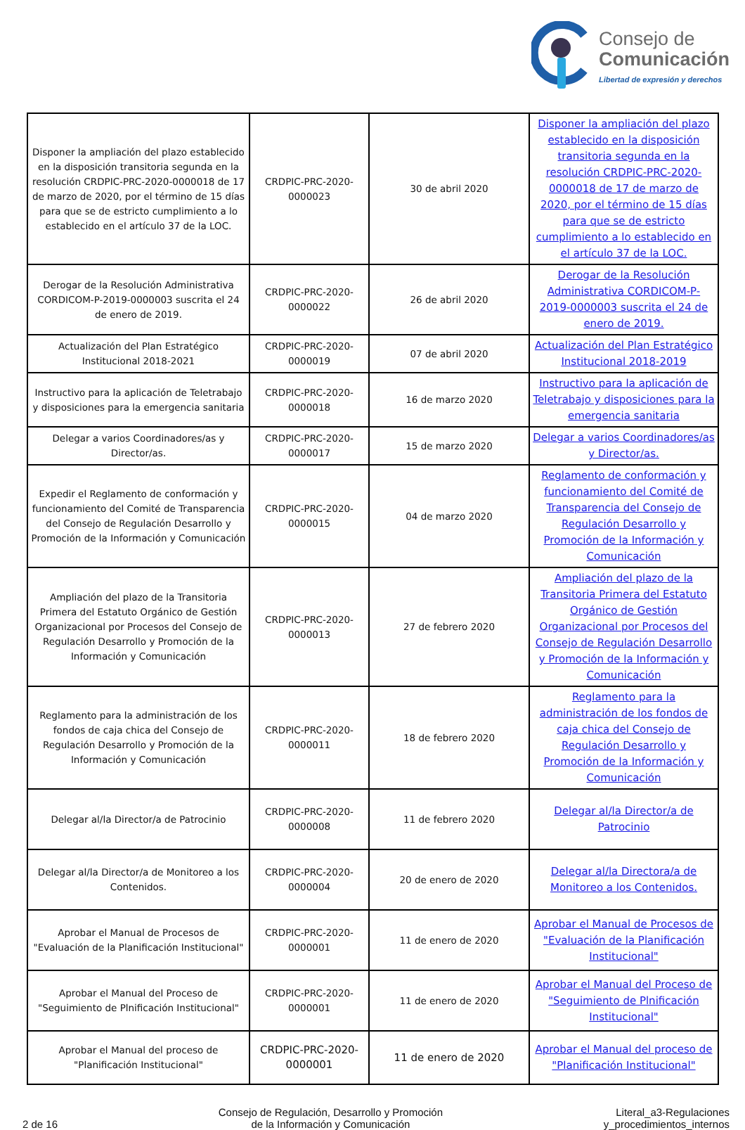Consejo de
Comunicación
Libertad de expresión y derechos
| Disponer la ampliación del plazo establecido en la disposición transitoria segunda en la resolución CRDPIC-PRC-2020-0000018 de 17 de marzo de 2020, por el término de 15 días para que se de estricto cumplimiento a lo establecido en el artículo 37 de la LOC. | CRDPIC-PRC-2020-0000023 | 30 de abril 2020 | Disponer la ampliación del plazo establecido en la disposición transitoria segunda en la resolución CRDPIC-PRC-2020-0000018 de 17 de marzo de 2020, por el término de 15 días para que se de estricto cumplimiento a lo establecido en el artículo 37 de la LOC. |
| Derogar de la Resolución Administrativa CORDICOM-P-2019-0000003 suscrita el 24 de enero de 2019. | CRDPIC-PRC-2020-0000022 | 26 de abril 2020 | Derogar de la Resolución Administrativa CORDICOM-P-2019-0000003 suscrita el 24 de enero de 2019. |
| Actualización del Plan Estratégico Institucional 2018-2021 | CRDPIC-PRC-2020-0000019 | 07 de abril 2020 | Actualización del Plan Estratégico Institucional 2018-2019 |
| Instructivo para la aplicación de Teletrabajo y disposiciones para la emergencia sanitaria | CRDPIC-PRC-2020-0000018 | 16 de marzo 2020 | Instructivo para la aplicación de Teletrabajo y disposiciones para la emergencia sanitaria |
| Delegar a varios Coordinadores/as y Director/as. | CRDPIC-PRC-2020-0000017 | 15 de marzo 2020 | Delegar a varios Coordinadores/as y Director/as. |
| Expedir el Reglamento de conformación y funcionamiento del Comité de Transparencia del Consejo de Regulación Desarrollo y Promoción de la Información y Comunicación | CRDPIC-PRC-2020-0000015 | 04 de marzo 2020 | Reglamento de conformación y funcionamiento del Comité de Transparencia del Consejo de Regulación Desarrollo y Promoción de la Información y Comunicación |
| Ampliación del plazo de la Transitoria Primera del Estatuto Orgánico de Gestión Organizacional por Procesos del Consejo de Regulación Desarrollo y Promoción de la Información y Comunicación | CRDPIC-PRC-2020-0000013 | 27 de febrero 2020 | Ampliación del plazo de la Transitoria Primera del Estatuto Orgánico de Gestión Organizacional por Procesos del Consejo de Regulación Desarrollo y Promoción de la Información y Comunicación |
| Reglamento para la administración de los fondos de caja chica del Consejo de Regulación Desarrollo y Promoción de la Información y Comunicación | CRDPIC-PRC-2020-0000011 | 18 de febrero 2020 | Reglamento para la administración de los fondos de caja chica del Consejo de Regulación Desarrollo y Promoción de la Información y Comunicación |
| Delegar al/la Director/a de Patrocinio | CRDPIC-PRC-2020-0000008 | 11 de febrero 2020 | Delegar al/la Director/a de Patrocinio |
| Delegar al/la Director/a de Monitoreo a los Contenidos. | CRDPIC-PRC-2020-0000004 | 20 de enero de 2020 | Delegar al/la Directora/a de Monitoreo a los Contenidos. |
| Aprobar el Manual de Procesos de "Evaluación de la Planificación Institucional" | CRDPIC-PRC-2020-0000001 | 11 de enero de 2020 | Aprobar el Manual de Procesos de "Evaluación de la Planificación Institucional" |
| Aprobar el Manual del Proceso de "Seguimiento de Plnificación Institucional" | CRDPIC-PRC-2020-0000001 | 11 de enero de 2020 | Aprobar el Manual del Proceso de "Seguimiento de Plnificación Institucional" |
| Aprobar el Manual del proceso de "Planificación Institucional" | CRDPIC-PRC-2020-0000001 | 11 de enero de 2020 | Aprobar el Manual del proceso de "Planificación Institucional" |
2 de 16
Consejo de Regulación, Desarrollo y Promoción
de la Información y Comunicación
Literal_a3-Regulaciones
y_procedimientos_internos